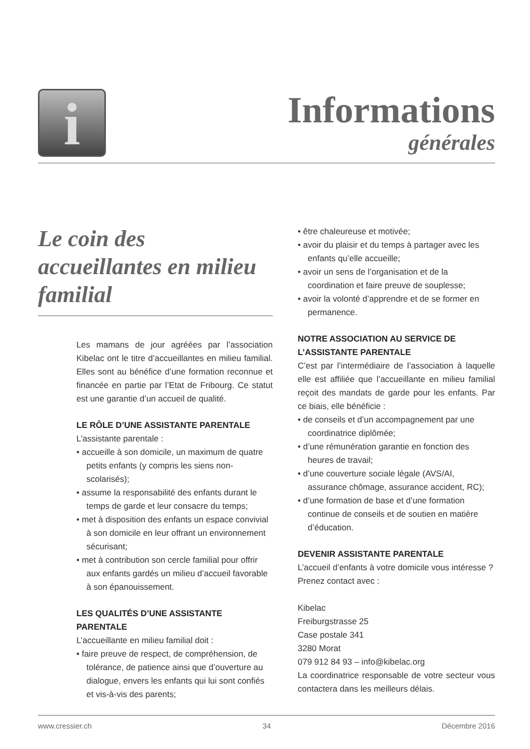i Informations
générales
Le coin des accueillantes en milieu familial
Les mamans de jour agréées par l’association Kibelac ont le titre d’accueillantes en milieu familial. Elles sont au bénéfice d’une formation reconnue et financée en partie par l’Etat de Fribourg. Ce statut est une garantie d’un accueil de qualité.
LE RÔLE D’UNE ASSISTANTE PARENTALE
L’assistante parentale :
• accueille à son domicile, un maximum de quatre petits enfants (y compris les siens non-scolarisés);
• assume la responsabilité des enfants durant le temps de garde et leur consacre du temps;
• met à disposition des enfants un espace convivial à son domicile en leur offrant un environnement sécurisant;
• met à contribution son cercle familial pour offrir aux enfants gardés un milieu d’accueil favorable à son épanouissement.
LES QUALITÉS D’UNE ASSISTANTE PARENTALE
L’accueillante en milieu familial doit :
• faire preuve de respect, de compréhension, de tolérance, de patience ainsi que d’ouverture au dialogue, envers les enfants qui lui sont confiés et vis-à-vis des parents;
• être chaleureuse et motivée;
• avoir du plaisir et du temps à partager avec les enfants qu’elle accueille;
• avoir un sens de l’organisation et de la coordination et faire preuve de souplesse;
• avoir la volonté d’apprendre et de se former en permanence.
NOTRE ASSOCIATION AU SERVICE DE L’ASSISTANTE PARENTALE
C’est par l’intermédiaire de l’association à laquelle elle est affiliée que l’accueillante en milieu familial reçoit des mandats de garde pour les enfants. Par ce biais, elle bénéficie :
• de conseils et d’un accompagnement par une coordinatrice diplômée;
• d’une rémunération garantie en fonction des heures de travail;
• d’une couverture sociale légale (AVS/AI, assurance chômage, assurance accident, RC);
• d’une formation de base et d’une formation continue de conseils et de soutien en matière d’éducation.
DEVENIR ASSISTANTE PARENTALE
L’accueil d’enfants à votre domicile vous intéresse ?
Prenez contact avec :
Kibelac
Freiburgstrasse 25
Case postale 341
3280 Morat
079 912 84 93 – info@kibelac.org
La coordinatrice responsable de votre secteur vous contactera dans les meilleurs délais.
www.cressier.ch 34 Décembre 2016